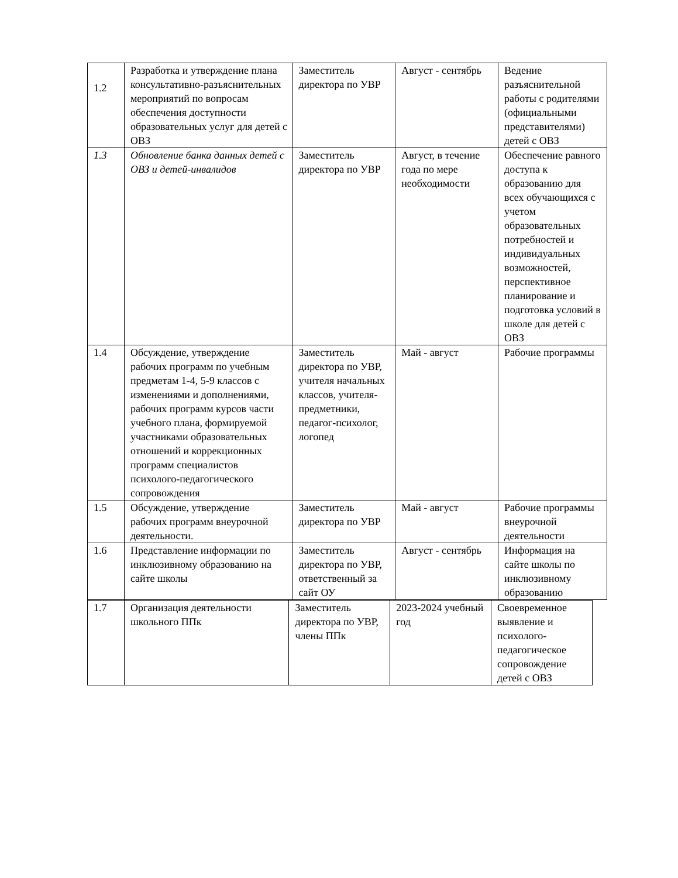| 1.2 | Разработка и утверждение плана консультативно-разъяснительных мероприятий по вопросам обеспечения доступности образовательных услуг для детей с ОВЗ | Заместитель директора по УВР | Август - сентябрь | Ведение разъяснительной работы с родителями (официальными представителями) детей с ОВЗ |
| 1.3 | Обновление банка данных детей с ОВЗ и детей-инвалидов | Заместитель директора по УВР | Август, в течение года по мере необходимости | Обеспечение равного доступа к образованию для всех обучающихся с учетом образовательных потребностей и индивидуальных возможностей, перспективное планирование и подготовка условий в школе для детей с ОВЗ |
| 1.4 | Обсуждение, утверждение рабочих программ по учебным предметам 1-4, 5-9 классов с изменениями и дополнениями, рабочих программ курсов части учебного плана, формируемой участниками образовательных отношений и коррекционных программ специалистов психолого-педагогического сопровождения | Заместитель директора по УВР, учителя начальных классов, учителя-предметники, педагог-психолог, логопед | Май - август | Рабочие программы |
| 1.5 | Обсуждение, утверждение рабочих программ внеурочной деятельности. | Заместитель директора по УВР | Май - август | Рабочие программы внеурочной деятельности |
| 1.6 | Представление информации по инклюзивному образованию на сайте школы | Заместитель директора по УВР, ответственный за сайт ОУ | Август - сентябрь | Информация на сайте школы по инклюзивному образованию |
| 1.7 | Организация деятельности школьного ППк | Заместитель директора по УВР, члены ППк | 2023-2024 учебный год | Своевременное выявление и психолого-педагогическое сопровождение детей с ОВЗ |